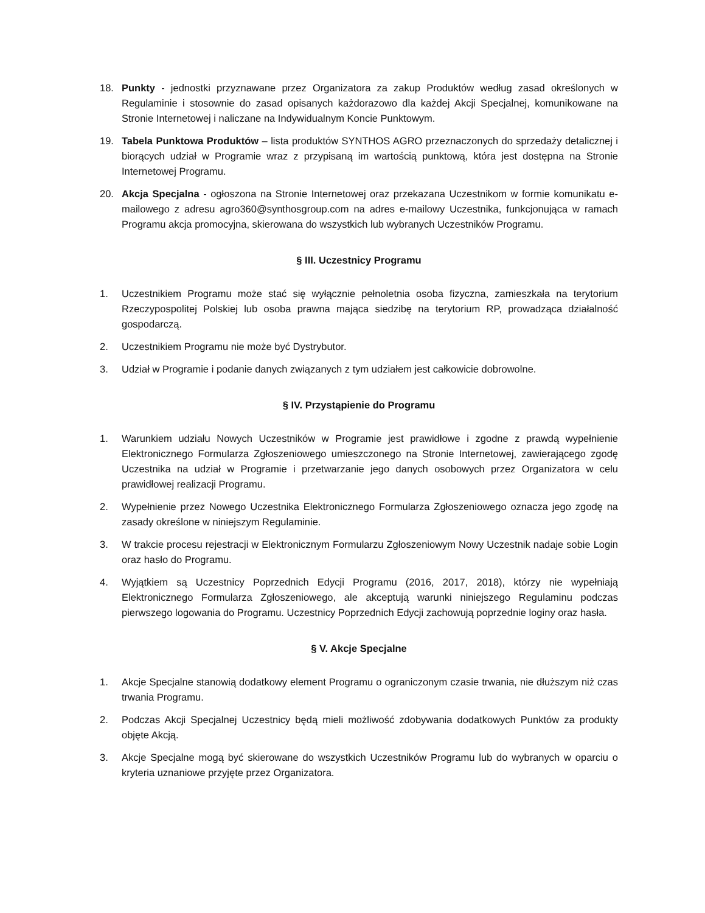18. Punkty - jednostki przyznawane przez Organizatora za zakup Produktów według zasad określonych w Regulaminie i stosownie do zasad opisanych każdorazowo dla każdej Akcji Specjalnej, komunikowane na Stronie Internetowej i naliczane na Indywidualnym Koncie Punktowym.
19. Tabela Punktowa Produktów – lista produktów SYNTHOS AGRO przeznaczonych do sprzedaży detalicznej i biorących udział w Programie wraz z przypisaną im wartością punktową, która jest dostępna na Stronie Internetowej Programu.
20. Akcja Specjalna - ogłoszona na Stronie Internetowej oraz przekazana Uczestnikom w formie komunikatu e-mailowego z adresu agro360@synthosgroup.com na adres e-mailowy Uczestnika, funkcjonująca w ramach Programu akcja promocyjna, skierowana do wszystkich lub wybranych Uczestników Programu.
§ III. Uczestnicy Programu
1. Uczestnikiem Programu może stać się wyłącznie pełnoletnia osoba fizyczna, zamieszkała na terytorium Rzeczypospolitej Polskiej lub osoba prawna mająca siedzibę na terytorium RP, prowadząca działalność gospodarczą.
2. Uczestnikiem Programu nie może być Dystrybutor.
3. Udział w Programie i podanie danych związanych z tym udziałem jest całkowicie dobrowolne.
§ IV. Przystąpienie do Programu
1. Warunkiem udziału Nowych Uczestników w Programie jest prawidłowe i zgodne z prawdą wypełnienie Elektronicznego Formularza Zgłoszeniowego umieszczonego na Stronie Internetowej, zawierającego zgodę Uczestnika na udział w Programie i przetwarzanie jego danych osobowych przez Organizatora w celu prawidłowej realizacji Programu.
2. Wypełnienie przez Nowego Uczestnika Elektronicznego Formularza Zgłoszeniowego oznacza jego zgodę na zasady określone w niniejszym Regulaminie.
3. W trakcie procesu rejestracji w Elektronicznym Formularzu Zgłoszeniowym Nowy Uczestnik nadaje sobie Login oraz hasło do Programu.
4. Wyjątkiem są Uczestnicy Poprzednich Edycji Programu (2016, 2017, 2018), którzy nie wypełniają Elektronicznego Formularza Zgłoszeniowego, ale akceptują warunki niniejszego Regulaminu podczas pierwszego logowania do Programu. Uczestnicy Poprzednich Edycji zachowują poprzednie loginy oraz hasła.
§ V. Akcje Specjalne
1. Akcje Specjalne stanowią dodatkowy element Programu o ograniczonym czasie trwania, nie dłuższym niż czas trwania Programu.
2. Podczas Akcji Specjalnej Uczestnicy będą mieli możliwość zdobywania dodatkowych Punktów za produkty objęte Akcją.
3. Akcje Specjalne mogą być skierowane do wszystkich Uczestników Programu lub do wybranych w oparciu o kryteria uznaniowe przyjęte przez Organizatora.